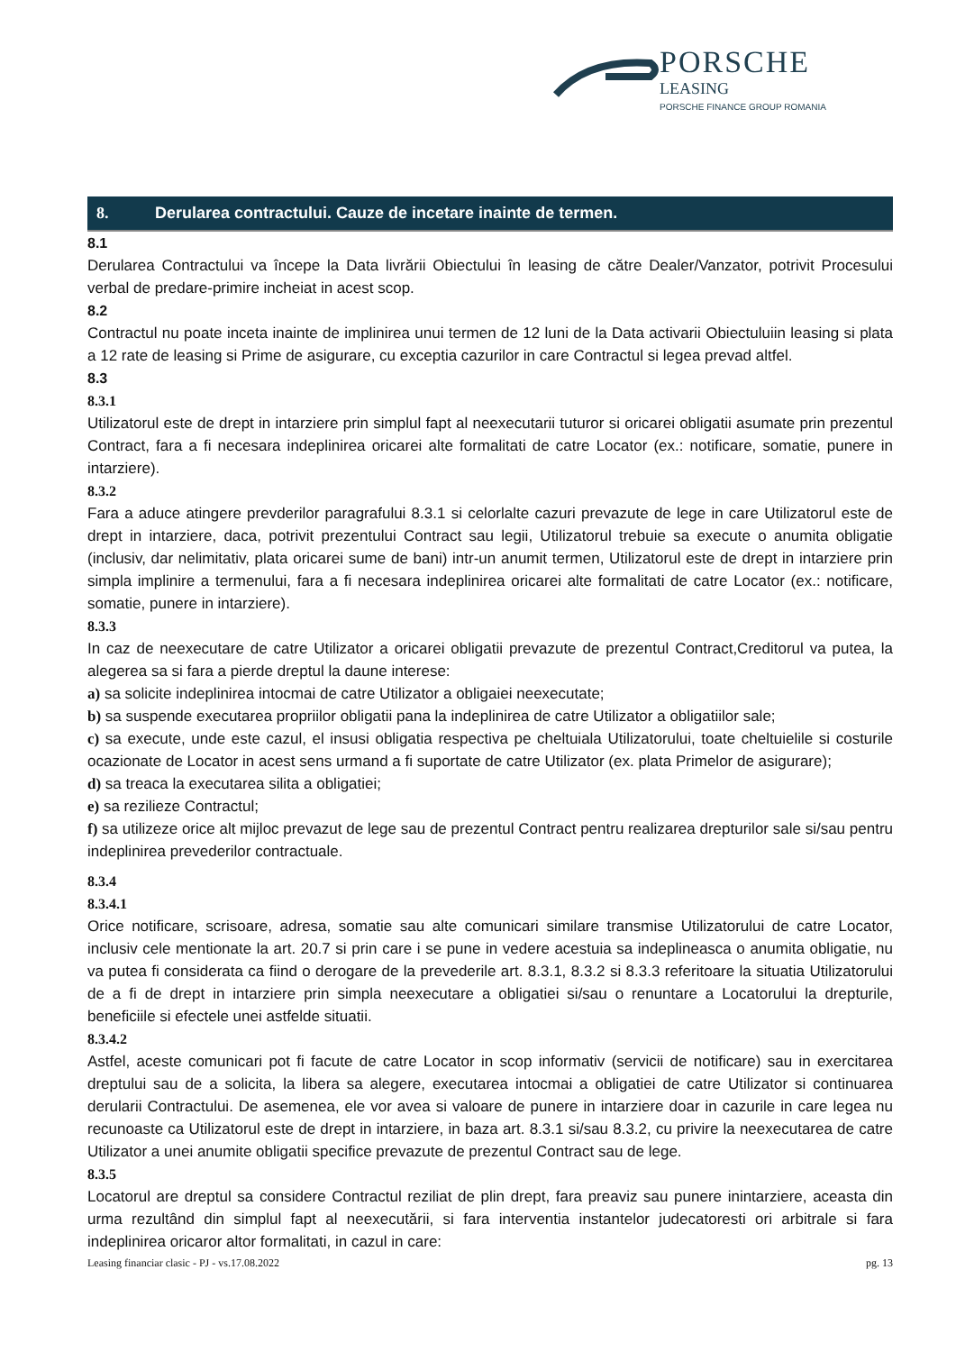PORSCHE
LEASING
PORSCHE FINANCE GROUP ROMANIA
8. Derularea contractului. Cauze de incetare inainte de termen.
8.1
Derularea Contractului va începe la Data livrării Obiectului în leasing de către Dealer/Vanzator, potrivit Procesului verbal de predare-primire incheiat in acest scop.
8.2
Contractul nu poate inceta inainte de implinirea unui termen de 12 luni de la Data activarii Obiectuluiin leasing si plata a 12 rate de leasing si Prime de asigurare, cu exceptia cazurilor in care Contractul si legea prevad altfel.
8.3
8.3.1
Utilizatorul este de drept in intarziere prin simplul fapt al neexecutarii tuturor si oricarei obligatii asumate prin prezentul Contract, fara a fi necesara indeplinirea oricarei alte formalitati de catre Locator (ex.: notificare, somatie, punere in intarziere).
8.3.2
Fara a aduce atingere prevderilor paragrafului 8.3.1 si celorlalte cazuri prevazute de lege in care Utilizatorul este de drept in intarziere, daca, potrivit prezentului Contract sau legii, Utilizatorul trebuie sa execute o anumita obligatie (inclusiv, dar nelimitativ, plata oricarei sume de bani) intr-un anumit termen, Utilizatorul este de drept in intarziere prin simpla implinire a termenului, fara a fi necesara indeplinirea oricarei alte formalitati de catre Locator (ex.: notificare, somatie, punere in intarziere).
8.3.3
In caz de neexecutare de catre Utilizator a oricarei obligatii prevazute de prezentul Contract,Creditorul va putea, la alegerea sa si fara a pierde dreptul la daune interese:
a) sa solicite indeplinirea intocmai de catre Utilizator a obligaiei neexecutate;
b) sa suspende executarea propriilor obligatii pana la indeplinirea de catre Utilizator a obligatiilor sale;
c) sa execute, unde este cazul, el insusi obligatia respectiva pe cheltuiala Utilizatorului, toate cheltuielile si costurile ocazionate de Locator in acest sens urmand a fi suportate de catre Utilizator (ex. plata Primelor de asigurare);
d) sa treaca la executarea silita a obligatiei;
e) sa rezilieze Contractul;
f) sa utilizeze orice alt mijloc prevazut de lege sau de prezentul Contract pentru realizarea drepturilor sale si/sau pentru indeplinirea prevederilor contractuale.
8.3.4
8.3.4.1
Orice notificare, scrisoare, adresa, somatie sau alte comunicari similare transmise Utilizatorului de catre Locator, inclusiv cele mentionate la art. 20.7 si prin care i se pune in vedere acestuia sa indeplineasca o anumita obligatie, nu va putea fi considerata ca fiind o derogare de la prevederile art. 8.3.1, 8.3.2 si 8.3.3 referitoare la situatia Utilizatorului de a fi de drept in intarziere prin simpla neexecutare a obligatiei si/sau o renuntare a Locatorului la drepturile, beneficiile si efectele unei astfelde situatii.
8.3.4.2
Astfel, aceste comunicari pot fi facute de catre Locator in scop informativ (servicii de notificare) sau in exercitarea dreptului sau de a solicita, la libera sa alegere, executarea intocmai a obligatiei de catre Utilizator si continuarea derularii Contractului. De asemenea, ele vor avea si valoare de punere in intarziere doar in cazurile in care legea nu recunoaste ca Utilizatorul este de drept in intarziere, in baza art. 8.3.1 si/sau 8.3.2, cu privire la neexecutarea de catre Utilizator a unei anumite obligatii specifice prevazute de prezentul Contract sau de lege.
8.3.5
Locatorul are dreptul sa considere Contractul reziliat de plin drept, fara preaviz sau punere inintarziere, aceasta din urma rezultând din simplul fapt al neexecutării, si fara interventia instantelor judecatoresti ori arbitrale si fara indeplinirea oricaror altor formalitati, in cazul in care:
Leasing financiar clasic - PJ - vs.17.08.2022 pg. 13